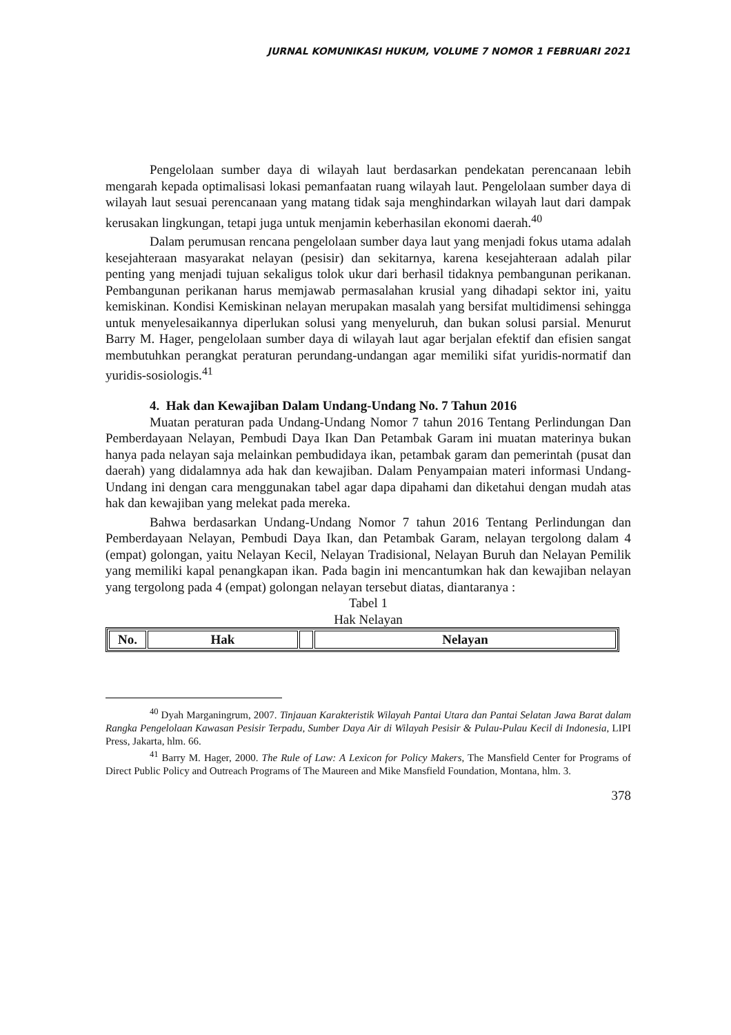JURNAL KOMUNIKASI HUKUM, VOLUME 7 NOMOR 1 FEBRUARI 2021
Pengelolaan sumber daya di wilayah laut berdasarkan pendekatan perencanaan lebih mengarah kepada optimalisasi lokasi pemanfaatan ruang wilayah laut. Pengelolaan sumber daya di wilayah laut sesuai perencanaan yang matang tidak saja menghindarkan wilayah laut dari dampak kerusakan lingkungan, tetapi juga untuk menjamin keberhasilan ekonomi daerah.<sup>40</sup>
Dalam perumusan rencana pengelolaan sumber daya laut yang menjadi fokus utama adalah kesejahteraan masyarakat nelayan (pesisir) dan sekitarnya, karena kesejahteraan adalah pilar penting yang menjadi tujuan sekaligus tolok ukur dari berhasil tidaknya pembangunan perikanan. Pembangunan perikanan harus memjawab permasalahan krusial yang dihadapi sektor ini, yaitu kemiskinan. Kondisi Kemiskinan nelayan merupakan masalah yang bersifat multidimensi sehingga untuk menyelesaikannya diperlukan solusi yang menyeluruh, dan bukan solusi parsial. Menurut Barry M. Hager, pengelolaan sumber daya di wilayah laut agar berjalan efektif dan efisien sangat membutuhkan perangkat peraturan perundang-undangan agar memiliki sifat yuridis-normatif dan yuridis-sosiologis.<sup>41</sup>
4. Hak dan Kewajiban Dalam Undang-Undang No. 7 Tahun 2016
Muatan peraturan pada Undang-Undang Nomor 7 tahun 2016 Tentang Perlindungan Dan Pemberdayaan Nelayan, Pembudi Daya Ikan Dan Petambak Garam ini muatan materinya bukan hanya pada nelayan saja melainkan pembudidaya ikan, petambak garam dan pemerintah (pusat dan daerah) yang didalamnya ada hak dan kewajiban. Dalam Penyampaian materi informasi Undang-Undang ini dengan cara menggunakan tabel agar dapa dipahami dan diketahui dengan mudah atas hak dan kewajiban yang melekat pada mereka.
Bahwa berdasarkan Undang-Undang Nomor 7 tahun 2016 Tentang Perlindungan dan Pemberdayaan Nelayan, Pembudi Daya Ikan, dan Petambak Garam, nelayan tergolong dalam 4 (empat) golongan, yaitu Nelayan Kecil, Nelayan Tradisional, Nelayan Buruh dan Nelayan Pemilik yang memiliki kapal penangkapan ikan. Pada bagin ini mencantumkan hak dan kewajiban nelayan yang tergolong pada 4 (empat) golongan nelayan tersebut diatas, diantaranya :
Tabel 1
Hak Nelayan
| No. | Hak | | Nelayan |
| --- | --- | --- | --- |
<sup>40</sup> Dyah Marganingrum, 2007. Tinjauan Karakteristik Wilayah Pantai Utara dan Pantai Selatan Jawa Barat dalam Rangka Pengelolaan Kawasan Pesisir Terpadu, Sumber Daya Air di Wilayah Pesisir & Pulau-Pulau Kecil di Indonesia, LIPI Press, Jakarta, hlm. 66.
<sup>41</sup> Barry M. Hager, 2000. The Rule of Law: A Lexicon for Policy Makers, The Mansfield Center for Programs of Direct Public Policy and Outreach Programs of The Maureen and Mike Mansfield Foundation, Montana, hlm. 3.
378